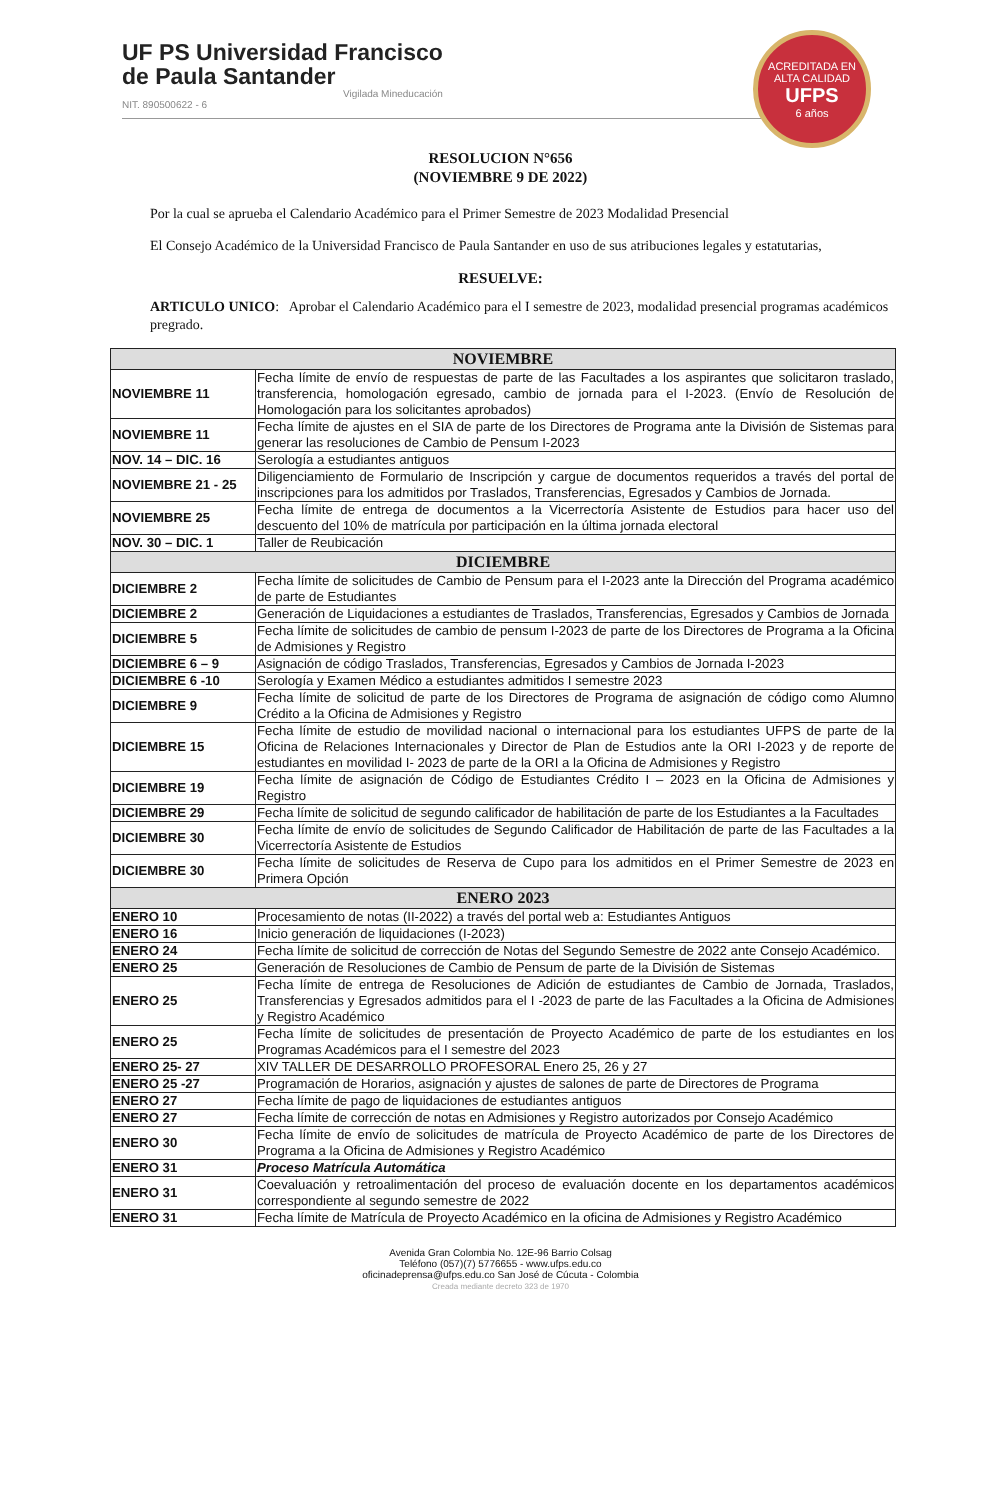UF PS Universidad Francisco
de Paula Santander
Vigilada Mineducación
NIT. 890500622 - 6
ACREDITADA EN ALTA CALIDAD
UFPS
6 años
RESOLUCION N°656
(NOVIEMBRE 9 DE 2022)
Por la cual se aprueba el Calendario Académico para el Primer Semestre de 2023 Modalidad Presencial
El Consejo Académico de la Universidad Francisco de Paula Santander en uso de sus atribuciones legales y estatutarias,
RESUELVE:
ARTICULO UNICO: Aprobar el Calendario Académico para el I semestre de 2023, modalidad presencial programas académicos pregrado.
| NOVIEMBRE | |
| --- | --- |
| NOVIEMBRE 11 | Fecha límite de envío de respuestas de parte de las Facultades a los aspirantes que solicitaron traslado, transferencia, homologación egresado, cambio de jornada para el I-2023. (Envío de Resolución de Homologación para los solicitantes aprobados) |
| NOVIEMBRE 11 | Fecha límite de ajustes en el SIA de parte de los Directores de Programa ante la División de Sistemas para generar las resoluciones de Cambio de Pensum I-2023 |
| NOV. 14 – DIC. 16 | Serología a estudiantes antiguos |
| NOVIEMBRE 21 - 25 | Diligenciamiento de Formulario de Inscripción y cargue de documentos requeridos a través del portal de inscripciones para los admitidos por Traslados, Transferencias, Egresados y Cambios de Jornada. |
| NOVIEMBRE 25 | Fecha límite de entrega de documentos a la Vicerrectoría Asistente de Estudios para hacer uso del descuento del 10% de matrícula por participación en la última jornada electoral |
| NOV. 30 – DIC. 1 | Taller de Reubicación |
| DICIEMBRE | |
| DICIEMBRE 2 | Fecha límite de solicitudes de Cambio de Pensum para el I-2023 ante la Dirección del Programa académico de parte de Estudiantes |
| DICIEMBRE 2 | Generación de Liquidaciones a estudiantes de Traslados, Transferencias, Egresados y Cambios de Jornada |
| DICIEMBRE 5 | Fecha límite de solicitudes de cambio de pensum I-2023 de parte de los Directores de Programa a la Oficina de Admisiones y Registro |
| DICIEMBRE 6 – 9 | Asignación de código Traslados, Transferencias, Egresados y Cambios de Jornada I-2023 |
| DICIEMBRE 6 -10 | Serología y Examen Médico a estudiantes admitidos I semestre 2023 |
| DICIEMBRE 9 | Fecha límite de solicitud de parte de los Directores de Programa de asignación de código como Alumno Crédito a la Oficina de Admisiones y Registro |
| DICIEMBRE 15 | Fecha límite de estudio de movilidad nacional o internacional para los estudiantes UFPS de parte de la Oficina de Relaciones Internacionales y Director de Plan de Estudios ante la ORI I-2023 y de reporte de estudiantes en movilidad I- 2023 de parte de la ORI a la Oficina de Admisiones y Registro |
| DICIEMBRE 19 | Fecha límite de asignación de Código de Estudiantes Crédito I – 2023 en la Oficina de Admisiones y Registro |
| DICIEMBRE 29 | Fecha límite de solicitud de segundo calificador de habilitación de parte de los Estudiantes a la Facultades |
| DICIEMBRE 30 | Fecha límite de envío de solicitudes de Segundo Calificador de Habilitación de parte de las Facultades a la Vicerrectoría Asistente de Estudios |
| DICIEMBRE 30 | Fecha límite de solicitudes de Reserva de Cupo para los admitidos en el Primer Semestre de 2023 en Primera Opción |
| ENERO 2023 | |
| ENERO 10 | Procesamiento de notas (II-2022) a través del portal web a: Estudiantes Antiguos |
| ENERO 16 | Inicio generación de liquidaciones (I-2023) |
| ENERO 24 | Fecha límite de solicitud de corrección de Notas del Segundo Semestre de 2022 ante Consejo Académico. |
| ENERO 25 | Generación de Resoluciones de Cambio de Pensum de parte de la División de Sistemas |
| ENERO 25 | Fecha límite de entrega de Resoluciones de Adición de estudiantes de Cambio de Jornada, Traslados, Transferencias y Egresados admitidos para el I -2023 de parte de las Facultades a la Oficina de Admisiones y Registro Académico |
| ENERO 25 | Fecha límite de solicitudes de presentación de Proyecto Académico de parte de los estudiantes en los Programas Académicos para el I semestre del 2023 |
| ENERO 25- 27 | XIV TALLER DE DESARROLLO PROFESORAL Enero 25, 26 y 27 |
| ENERO 25 -27 | Programación de Horarios, asignación y ajustes de salones de parte de Directores de Programa |
| ENERO 27 | Fecha límite de pago de liquidaciones de estudiantes antiguos |
| ENERO 27 | Fecha límite de corrección de notas en Admisiones y Registro autorizados por Consejo Académico |
| ENERO 30 | Fecha límite de envío de solicitudes de matrícula de Proyecto Académico de parte de los Directores de Programa a la Oficina de Admisiones y Registro Académico |
| ENERO 31 | Proceso Matrícula Automática |
| ENERO 31 | Coevaluación y retroalimentación del proceso de evaluación docente en los departamentos académicos correspondiente al segundo semestre de 2022 |
| ENERO 31 | Fecha límite de Matrícula de Proyecto Académico en la oficina de Admisiones y Registro Académico |
Avenida Gran Colombia No. 12E-96 Barrio Colsag
Teléfono (057)(7) 5776655 - www.ufps.edu.co
oficinadeprensa@ufps.edu.co San José de Cúcuta - Colombia
Creada mediante decreto 323 de 1970